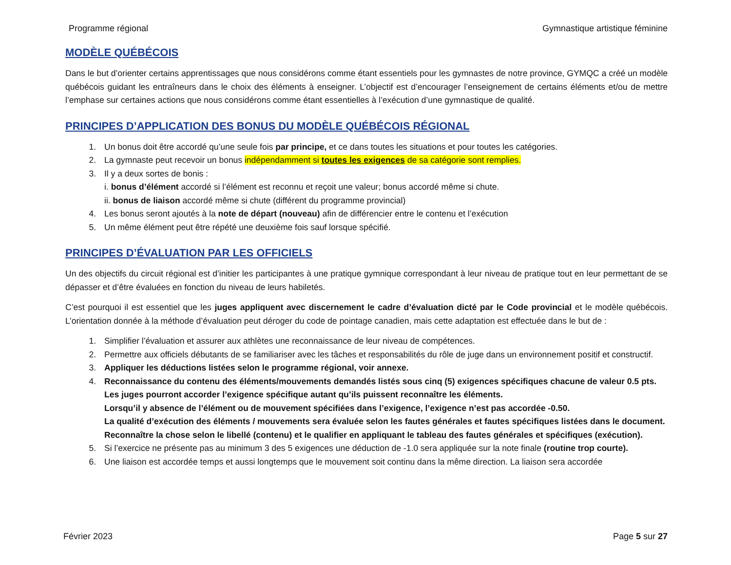Programme régional Gymnastique artistique féminine
MODÈLE QUÉBÉCOIS
Dans le but d’orienter certains apprentissages que nous considérons comme étant essentiels pour les gymnastes de notre province, GYMQC a créé un modèle québécois guidant les entraîneurs dans le choix des éléments à enseigner. L’objectif est d’encourager l’enseignement de certains éléments et/ou de mettre l’emphase sur certaines actions que nous considérons comme étant essentielles à l’exécution d’une gymnastique de qualité.
PRINCIPES D’APPLICATION DES BONUS DU MODÈLE QUÉBÉCOIS RÉGIONAL
1. Un bonus doit être accordé qu’une seule fois par principe, et ce dans toutes les situations et pour toutes les catégories.
2. La gymnaste peut recevoir un bonus indépendamment si toutes les exigences de sa catégorie sont remplies.
3. Il y a deux sortes de bonis :
i. bonus d’élément accordé si l’élément est reconnu et reçoit une valeur; bonus accordé même si chute.
ii. bonus de liaison accordé même si chute (différent du programme provincial)
4. Les bonus seront ajoutés à la note de départ (nouveau) afin de différencier entre le contenu et l’exécution
5. Un même élément peut être répété une deuxième fois sauf lorsque spécifié.
PRINCIPES D’ÉVALUATION PAR LES OFFICIELS
Un des objectifs du circuit régional est d’initier les participantes à une pratique gymnique correspondant à leur niveau de pratique tout en leur permettant de se dépasser et d’être évaluées en fonction du niveau de leurs habiletés.
C’est pourquoi il est essentiel que les juges appliquent avec discernement le cadre d’évaluation dicté par le Code provincial et le modèle québécois. L’orientation donnée à la méthode d’évaluation peut déroger du code de pointage canadien, mais cette adaptation est effectuée dans le but de :
1. Simplifier l’évaluation et assurer aux athlètes une reconnaissance de leur niveau de compétences.
2. Permettre aux officiels débutants de se familiariser avec les tâches et responsabilités du rôle de juge dans un environnement positif et constructif.
3. Appliquer les déductions listées selon le programme régional, voir annexe.
4. Reconnaissance du contenu des éléments/mouvements demandés listés sous cinq (5) exigences spécifiques chacune de valeur 0.5 pts.
Les juges pourront accorder l’exigence spécifique autant qu’ils puissent reconnaître les éléments.
Lorsqu’il y absence de l’élément ou de mouvement spécifiées dans l’exigence, l’exigence n’est pas accordée -0.50.
La qualité d’exécution des éléments / mouvements sera évaluée selon les fautes générales et fautes spécifiques listées dans le document.
Reconnaître la chose selon le libellé (contenu) et le qualifier en appliquant le tableau des fautes générales et spécifiques (exécution).
5. Si l’exercice ne présente pas au minimum 3 des 5 exigences une déduction de -1.0 sera appliquée sur la note finale (routine trop courte).
6. Une liaison est accordée temps et aussi longtemps que le mouvement soit continu dans la même direction. La liaison sera accordée
Février 2023 Page 5 sur 27